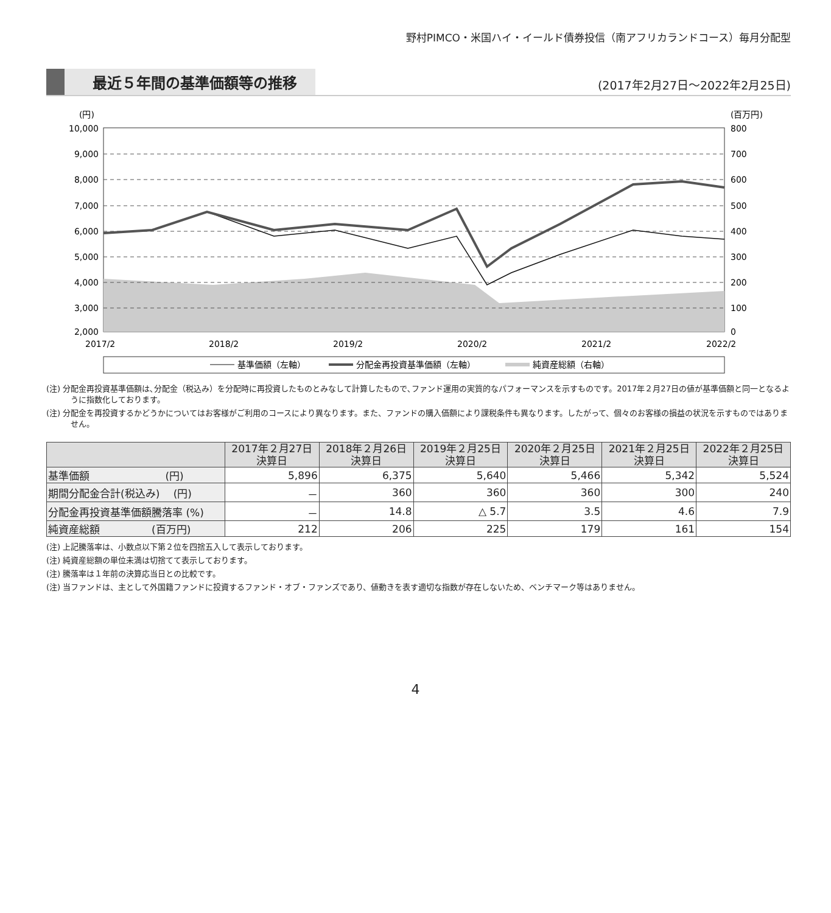野村PIMCO・米国ハイ・イールド債券投信（南アフリカランドコース）毎月分配型
最近５年間の基準価額等の推移
(2017年2月27日～2022年2月25日)
(円)
(百万円)
10,000
9,000
8,000
7,000
6,000
5,000
4,000
3,000
2,000
800
700
600
500
400
300
200
100
0
2017/2
2018/2
2019/2
2020/2
2021/2
2022/2
基準価額（左軸）
分配金再投資基準価額（左軸）
純資産総額（右軸）
(注) 分配金再投資基準価額は､分配金（税込み）を分配時に再投資したものとみなして計算したもので､ファンド運用の実質的なパフォーマンスを示すものです。2017年２月27日の値が基準価額と同一となるように指数化しております。
(注) 分配金を再投資するかどうかについてはお客様がご利用のコースにより異なります。また、ファンドの購入価額により課税条件も異なります。したがって、個々のお客様の損益の状況を示すものではありません。
| | 2017年２月27日 決算日 | 2018年２月26日 決算日 | 2019年２月25日 決算日 | 2020年２月25日 決算日 | 2021年２月25日 決算日 | 2022年２月25日 決算日 |
| --- | --- | --- | --- | --- | --- | --- |
| 基準価額 (円) | 5,896 | 6,375 | 5,640 | 5,466 | 5,342 | 5,524 |
| 期間分配金合計(税込み) (円) | － | 360 | 360 | 360 | 300 | 240 |
| 分配金再投資基準価額騰落率 (%) | － | 14.8 | △ 5.7 | 3.5 | 4.6 | 7.9 |
| 純資産総額 (百万円) | 212 | 206 | 225 | 179 | 161 | 154 |
(注) 上記騰落率は、小数点以下第２位を四捨五入して表示しております。
(注) 純資産総額の単位未満は切捨てて表示しております。
(注) 騰落率は１年前の決算応当日との比較です。
(注) 当ファンドは、主として外国籍ファンドに投資するファンド・オブ・ファンズであり、値動きを表す適切な指数が存在しないため、ベンチマーク等はありません。
4